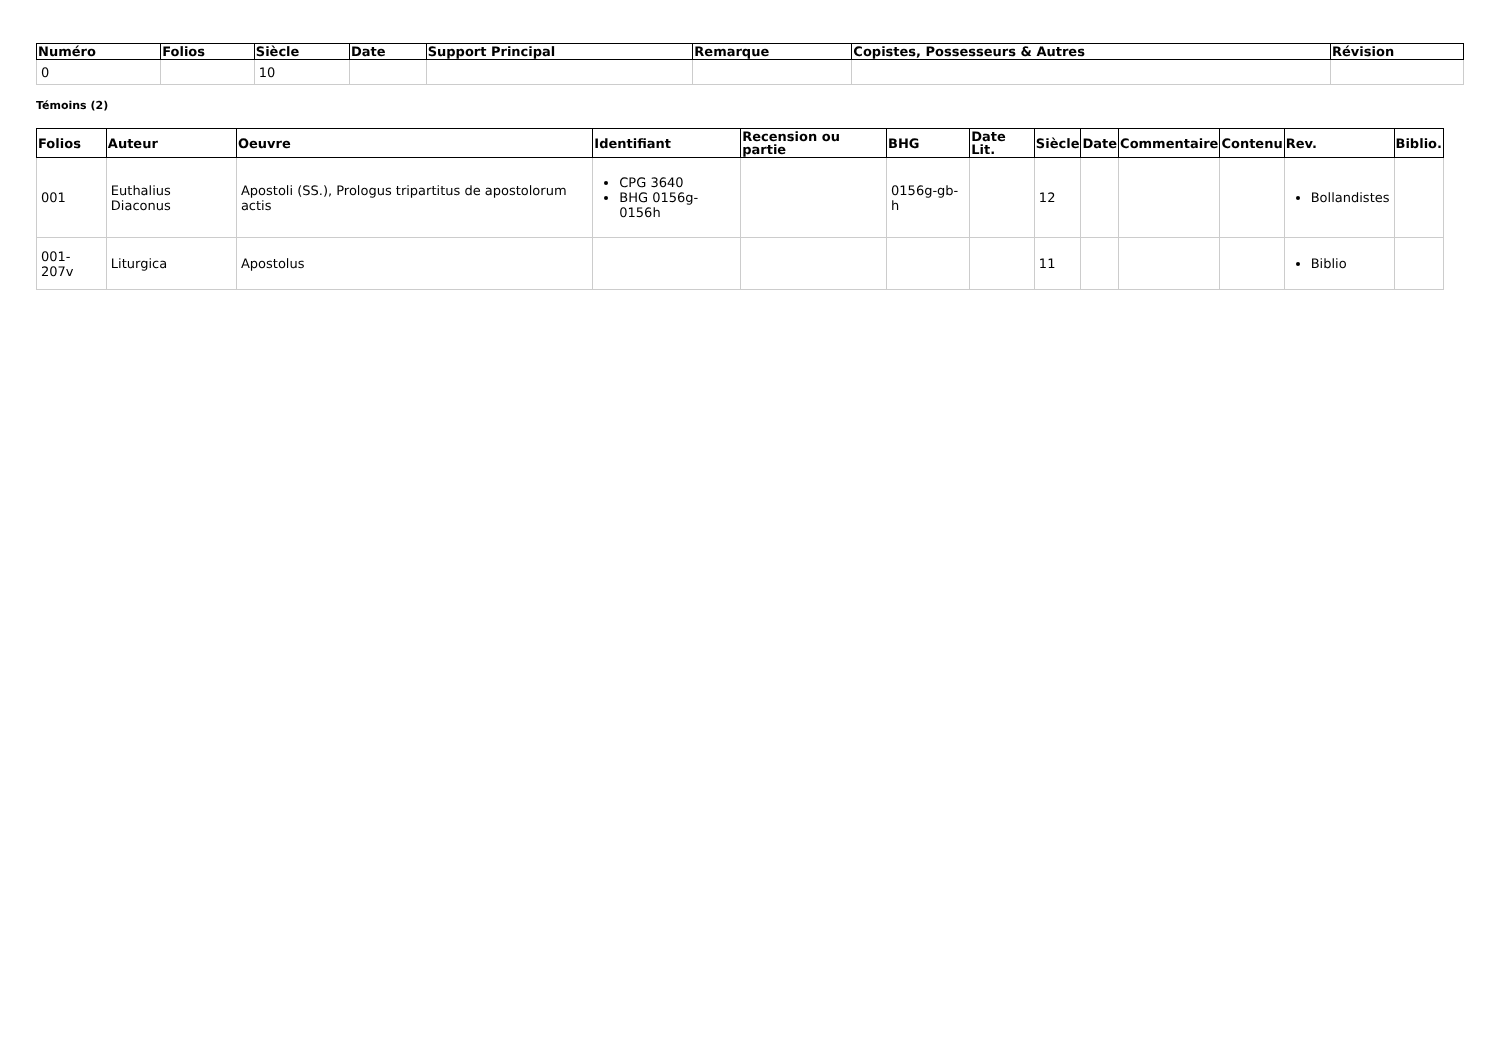| Numéro | Folios | Siècle | Date | Support Principal | Remarque | Copistes, Possesseurs & Autres | Révision |
| --- | --- | --- | --- | --- | --- | --- | --- |
| 0 | | 10 | | | | | |
Témoins (2)
| Folios | Auteur | Oeuvre | Identifiant | Recension ou partie | BHG | Date Lit. | Siècle | Date | Commentaire | Contenu | Rev. | Biblio. |
| --- | --- | --- | --- | --- | --- | --- | --- | --- | --- | --- | --- | --- |
| 001 | Euthalius Diaconus | Apostoli (SS.), Prologus tripartitus de apostolorum actis | CPG 3640 BHG 0156g-0156h | | 0156g-gb-h | | 12 | | | | Bollandistes | |
| 001-207v | Liturgica | Apostolus | | | | | 11 | | | | Biblio | |